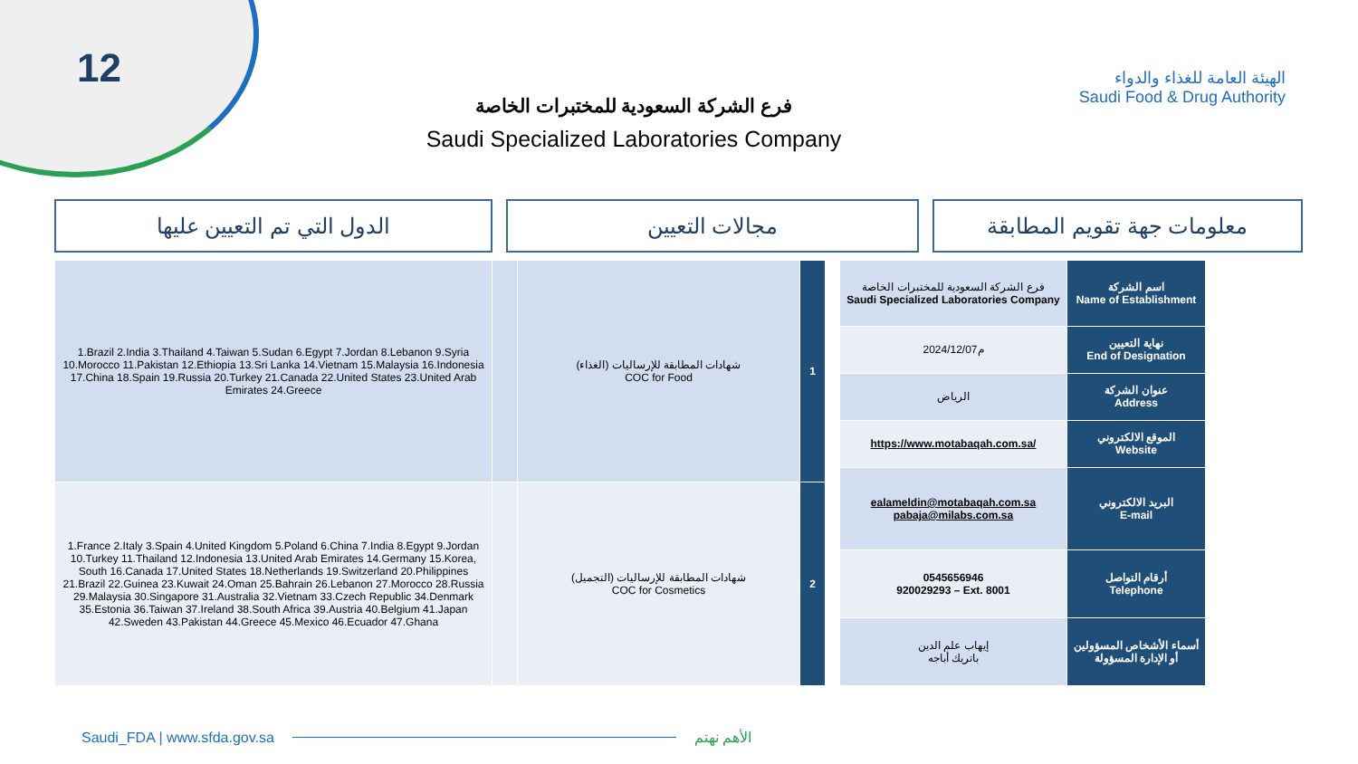12
فرع الشركة السعودية للمختبرات الخاصة
Saudi Specialized Laboratories Company
الهيئة العامة للغذاء والدواء
Saudi Food & Drug Authority
الدول التي تم التعيين عليها مجالات التعيين معلومات جهة تقويم المطابقة
| 1.Brazil 2.India 3.Thailand 4.Taiwan 5.Sudan 6.Egypt 7.Jordan 8.Lebanon 9.Syria 10.Morocco 11.Pakistan 12.Ethiopia 13.Sri Lanka 14.Vietnam 15.Malaysia 16.Indonesia 17.China 18.Spain 19.Russia 20.Turkey 21.Canada 22.United States 23.United Arab Emirates 24.Greece | | شهادات المطابقة للإرساليات (الغذاء) COC for Food | 1 |
| 1.France 2.Italy 3.Spain 4.United Kingdom 5.Poland 6.China 7.India 8.Egypt 9.Jordan 10.Turkey 11.Thailand 12.Indonesia 13.United Arab Emirates 14.Germany 15.Korea, South 16.Canada 17.United States 18.Netherlands 19.Switzerland 20.Philippines 21.Brazil 22.Guinea 23.Kuwait 24.Oman 25.Bahrain 26.Lebanon 27.Morocco 28.Russia 29.Malaysia 30.Singapore 31.Australia 32.Vietnam 33.Czech Republic 34.Denmark 35.Estonia 36.Taiwan 37.Ireland 38.South Africa 39.Austria 40.Belgium 41.Japan 42.Sweden 43.Pakistan 44.Greece 45.Mexico 46.Ecuador 47.Ghana | | شهادات المطابقة للإرساليات (التجميل) COC for Cosmetics | 2 |
| فرع الشركة السعودية للمختبرات الخاصة Saudi Specialized Laboratories Company | اسم الشركة Name of Establishment |
| 2024/12/07م | نهاية التعيين End of Designation |
| الرياض | عنوان الشركة Address |
| https://www.motabaqah.com.sa/ | الموقع الالكتروني Website |
| ealameldin@motabaqah.com.sa pabaja@milabs.com.sa | البريد الالكتروني E-mail |
| 0545656946 920029293 – Ext. 8001 | أرقام التواصل Telephone |
| إيهاب علم الدين باتريك أباجه | أسماء الأشخاص المسؤولين أو الإدارة المسؤولة |
Saudi_FDA | www.sfda.gov.sa الأهم نهتم